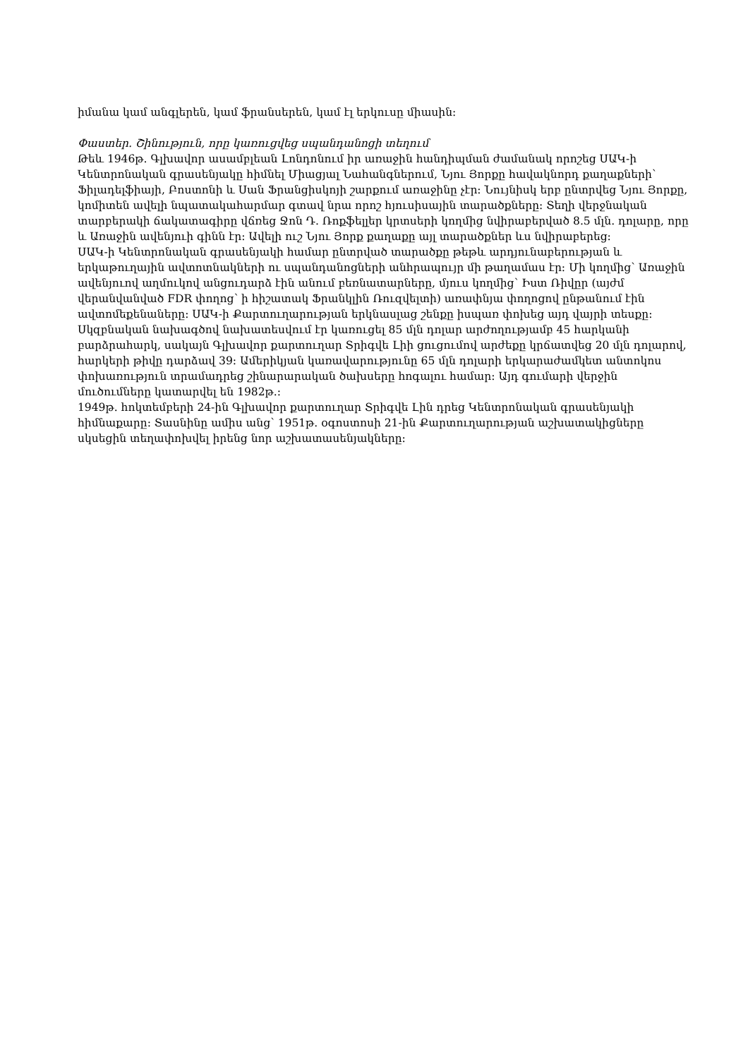իմանա կամ անգլերեն, կամ ֆրանսերեն, կամ էլ երկուսը միասին:
Փաստեր. Շինություն, որը կառուցվեց սպանդանոցի տեղում
Թեև 1946թ. Գլխավոր ասամբլեան Լոնդոնում իր առաջին հանդիպման ժամանակ որոշեց ՍԱԿ-ի Կենտրոնական գրասենյակը հիմնել Միացյալ Նահանգներում, Նյու Յորքը հավակնորդ քաղաքների՝ Ֆիլադելֆիայի, Բոստոնի և Սան Ֆրանցիսկոյի շարքում առաջինը չէր: Նույնիսկ երբ ընտրվեց Նյու Յորքը, կոմիտեն ավելի նպատակահարմար գտավ նրա որոշ հյուսիսային տարածքները: Տեղի վերջնական տարբերակի ճակատագիրը վճռեց Ջոն Դ. Ռոքֆելլեր կրտսերի կողմից նվիրաբերված 8.5 մլն. դոլարը, որը և Առաջին ավենյուի գինն էր: Ավելի ուշ Նյու Յորք քաղաքը այլ տարածքներ ևս նվիրաբերեց:
ՍԱԿ-ի Կենտրոնական գրասենյակի համար ընտրված տարածքը թեթև արդյունաբերության և երկաթուղային ավտոտնակների ու սպանդանոցների անհրապույր մի թաղամաս էր: Մի կողմից՝ Առաջին ավենյուով աղմուկով անցուդարձ էին անում բեռնատարները, մյուս կողմից՝ Իստ Ռիվըր (այժմ վերանվանված FDR փողոց՝ ի հիշատակ Ֆրանկլին Ռուզվելտի) առափնյա փողոցով ընթանում էին ավտոմեքենաները: ՍԱԿ-ի Քարտուղարության երկնասլաց շենքը իսպառ փոխեց այդ վայրի տեսքը:
Սկզբնական նախագծով նախատեսվում էր կառուցել 85 մլն դոլար արժողությամբ 45 հարկանի բարձրահարկ, սակայն Գլխավոր քարտուղար Տրիգվե Լիի ցուցումով արժեքը կրճատվեց 20 մլն դոլարով, հարկերի թիվը դարձավ 39: Ամերիկյան կառավարությունը 65 մլն դոլարի երկարաժամկետ անտոկոս փոխառություն տրամադրեց շինարարական ծախսերը հոգալու համար: Այդ գումարի վերջին մուծումները կատարվել են 1982թ.:
1949թ. հոկտեմբերի 24-ին Գլխավոր քարտուղար Տրիգվե Լին դրեց Կենտրոնական գրասենյակի հիմնաքարը: Տասնինը ամիս անց՝ 1951թ. օգոստոսի 21-ին Քարտուղարության աշխատակիցները սկսեցին տեղափոխվել իրենց նոր աշխատասենյակները: